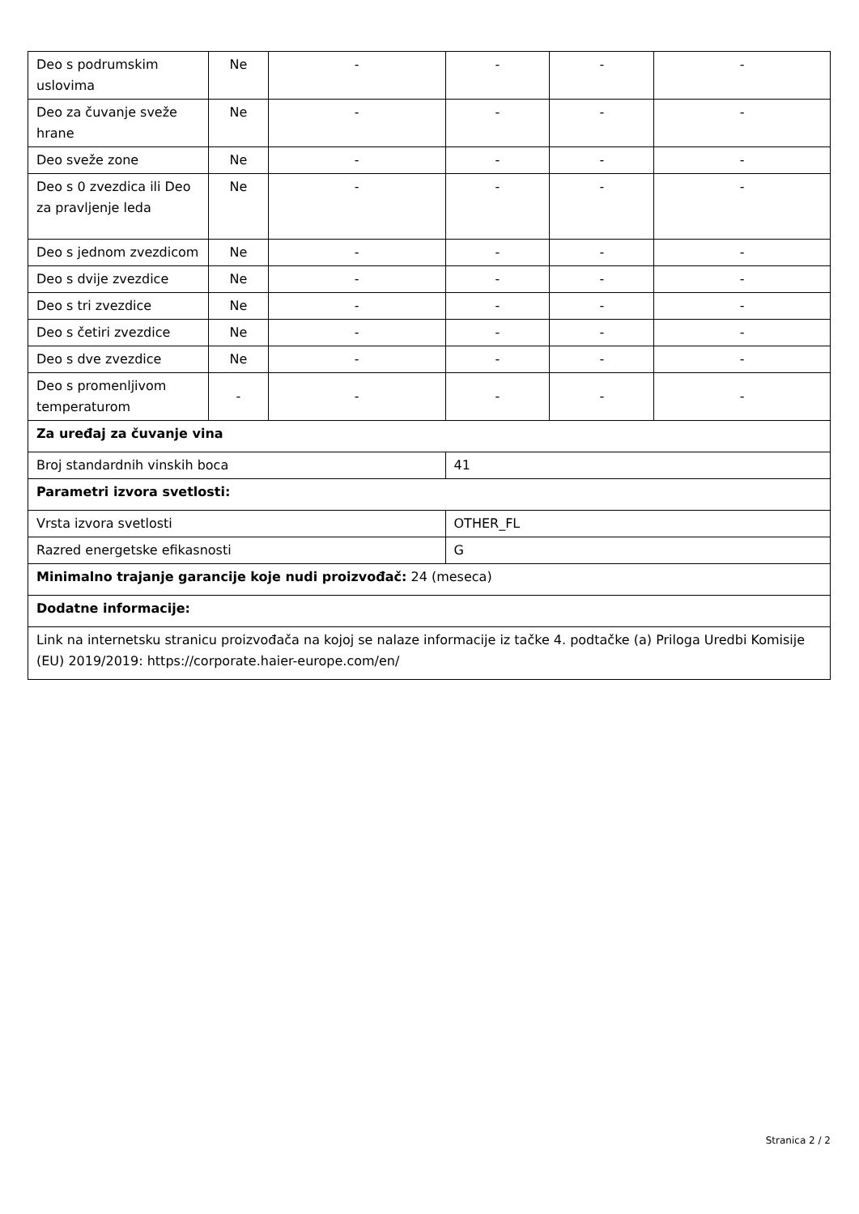| Deo s podrumskim uslovima | Ne | - | - | - | - |
| Deo za čuvanje sveže hrane | Ne | - | - | - | - |
| Deo sveže zone | Ne | - | - | - | - |
| Deo s 0 zvezdica ili Deo za pravljenje leda | Ne | - | - | - | - |
| Deo s jednom zvezdicom | Ne | - | - | - | - |
| Deo s dvije zvezdice | Ne | - | - | - | - |
| Deo s tri zvezdice | Ne | - | - | - | - |
| Deo s četiri zvezdice | Ne | - | - | - | - |
| Deo s dve zvezdice | Ne | - | - | - | - |
| Deo s promenljivom temperaturom | - | - | - | - | - |
| Za uređaj za čuvanje vina | | | | | |
| Broj standardnih vinskih boca | | | 41 | | |
| Parametri izvora svetlosti: | | | | | |
| Vrsta izvora svetlosti | | | OTHER_FL | | |
| Razred energetske efikasnosti | | | G | | |
| Minimalno trajanje garancije koje nudi proizvođač: 24 (meseca) | | | | | |
| Dodatne informacije: | | | | | |
| Link na internetsku stranicu proizvođača na kojoj se nalaze informacije iz tačke 4. podtačke (a) Priloga Uredbi Komisije (EU) 2019/2019: https://corporate.haier-europe.com/en/ | | | | | |
Stranica 2 / 2